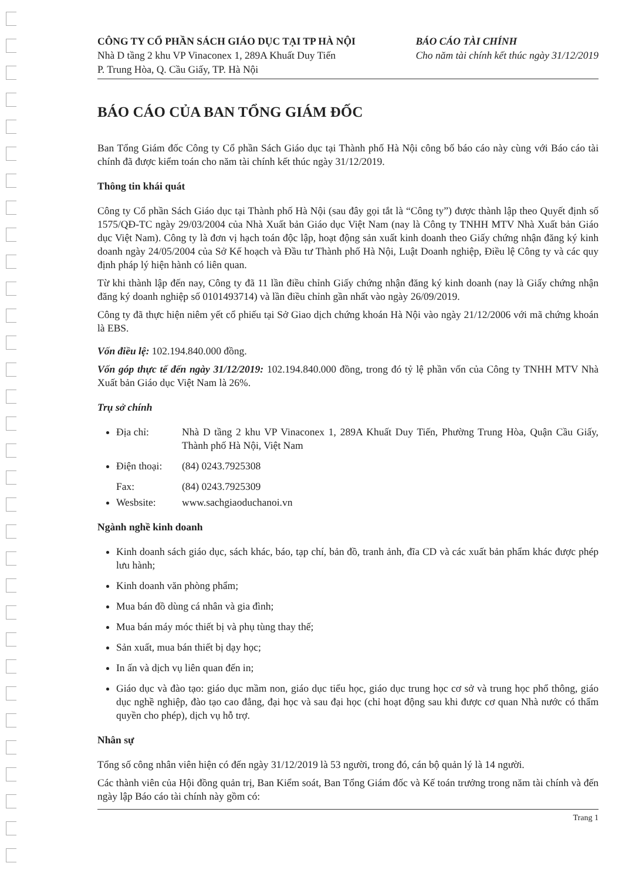CÔNG TY CỔ PHẦN SÁCH GIÁO DỤC TẠI TP HÀ NỘI
Nhà D tầng 2 khu VP Vinaconex 1, 289A Khuất Duy Tiến
P. Trung Hòa, Q. Cầu Giấy, TP. Hà Nội
BÁO CÁO TÀI CHÍNH
Cho năm tài chính kết thúc ngày 31/12/2019
BÁO CÁO CỦA BAN TỔNG GIÁM ĐỐC
Ban Tổng Giám đốc Công ty Cổ phần Sách Giáo dục tại Thành phố Hà Nội công bố báo cáo này cùng với Báo cáo tài chính đã được kiểm toán cho năm tài chính kết thúc ngày 31/12/2019.
Thông tin khái quát
Công ty Cổ phần Sách Giáo dục tại Thành phố Hà Nội (sau đây gọi tắt là “Công ty”) được thành lập theo Quyết định số 1575/QĐ-TC ngày 29/03/2004 của Nhà Xuất bản Giáo dục Việt Nam (nay là Công ty TNHH MTV Nhà Xuất bản Giáo dục Việt Nam). Công ty là đơn vị hạch toán độc lập, hoạt động sản xuất kinh doanh theo Giấy chứng nhận đăng ký kinh doanh ngày 24/05/2004 của Sở Kế hoạch và Đầu tư Thành phố Hà Nội, Luật Doanh nghiệp, Điều lệ Công ty và các quy định pháp lý hiện hành có liên quan.
Từ khi thành lập đến nay, Công ty đã 11 lần điều chỉnh Giấy chứng nhận đăng ký kinh doanh (nay là Giấy chứng nhận đăng ký doanh nghiệp số 0101493714) và lần điều chỉnh gần nhất vào ngày 26/09/2019.
Công ty đã thực hiện niêm yết cổ phiếu tại Sở Giao dịch chứng khoán Hà Nội vào ngày 21/12/2006 với mã chứng khoán là EBS.
Vốn điều lệ: 102.194.840.000 đồng.
Vốn góp thực tế đến ngày 31/12/2019: 102.194.840.000 đồng, trong đó tỷ lệ phần vốn của Công ty TNHH MTV Nhà Xuất bản Giáo dục Việt Nam là 26%.
Trụ sở chính
Địa chỉ: Nhà D tầng 2 khu VP Vinaconex 1, 289A Khuất Duy Tiến, Phường Trung Hòa, Quận Cầu Giấy, Thành phố Hà Nội, Việt Nam
Điện thoại: (84) 0243.7925308
Fax: (84) 0243.7925309
Wesbsite: www.sachgiaoduchanoi.vn
Ngành nghề kinh doanh
Kinh doanh sách giáo dục, sách khác, báo, tạp chí, bản đồ, tranh ảnh, đĩa CD và các xuất bản phẩm khác được phép lưu hành;
Kinh doanh văn phòng phẩm;
Mua bán đồ dùng cá nhân và gia đình;
Mua bán máy móc thiết bị và phụ tùng thay thế;
Sản xuất, mua bán thiết bị dạy học;
In ấn và dịch vụ liên quan đến in;
Giáo dục và đào tạo: giáo dục mầm non, giáo dục tiểu học, giáo dục trung học cơ sở và trung học phổ thông, giáo dục nghề nghiệp, đào tạo cao đẳng, đại học và sau đại học (chỉ hoạt động sau khi được cơ quan Nhà nước có thẩm quyền cho phép), dịch vụ hỗ trợ.
Nhân sự
Tổng số công nhân viên hiện có đến ngày 31/12/2019 là 53 người, trong đó, cán bộ quản lý là 14 người.
Các thành viên của Hội đồng quản trị, Ban Kiểm soát, Ban Tổng Giám đốc và Kế toán trưởng trong năm tài chính và đến ngày lập Báo cáo tài chính này gồm có:
Trang 1